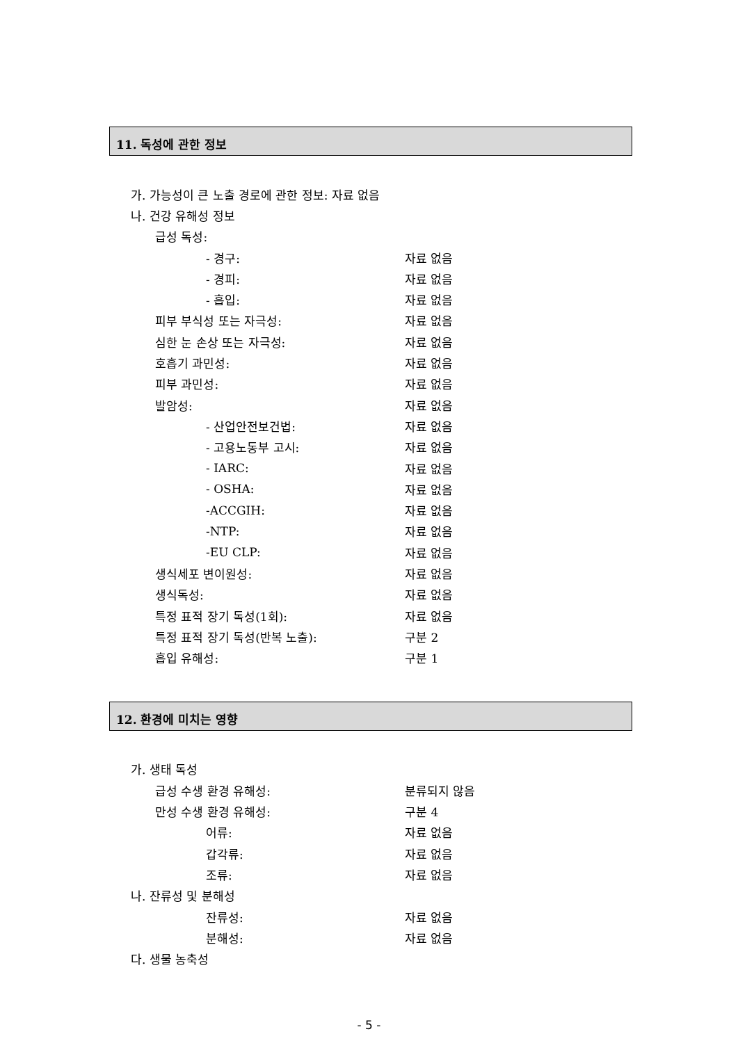11. 독성에 관한 정보
가. 가능성이 큰 노출 경로에 관한 정보: 자료 없음
나. 건강 유해성 정보
급성 독성:
- 경구: 자료 없음
- 경피: 자료 없음
- 흡입: 자료 없음
피부 부식성 또는 자극성: 자료 없음
심한 눈 손상 또는 자극성: 자료 없음
호흡기 과민성: 자료 없음
피부 과민성: 자료 없음
발암성: 자료 없음
- 산업안전보건법: 자료 없음
- 고용노동부 고시: 자료 없음
- IARC: 자료 없음
- OSHA: 자료 없음
-ACCGIH: 자료 없음
-NTP: 자료 없음
-EU CLP: 자료 없음
생식세포 변이원성: 자료 없음
생식독성: 자료 없음
특정 표적 장기 독성(1회): 자료 없음
특정 표적 장기 독성(반복 노출): 구분 2
흡입 유해성: 구분 1
12. 환경에 미치는 영향
가. 생태 독성
급성 수생 환경 유해성: 분류되지 않음
만성 수생 환경 유해성: 구분 4
어류: 자료 없음
갑각류: 자료 없음
조류: 자료 없음
나. 잔류성 및 분해성
잔류성: 자료 없음
분해성: 자료 없음
다. 생물 농축성
- 5 -